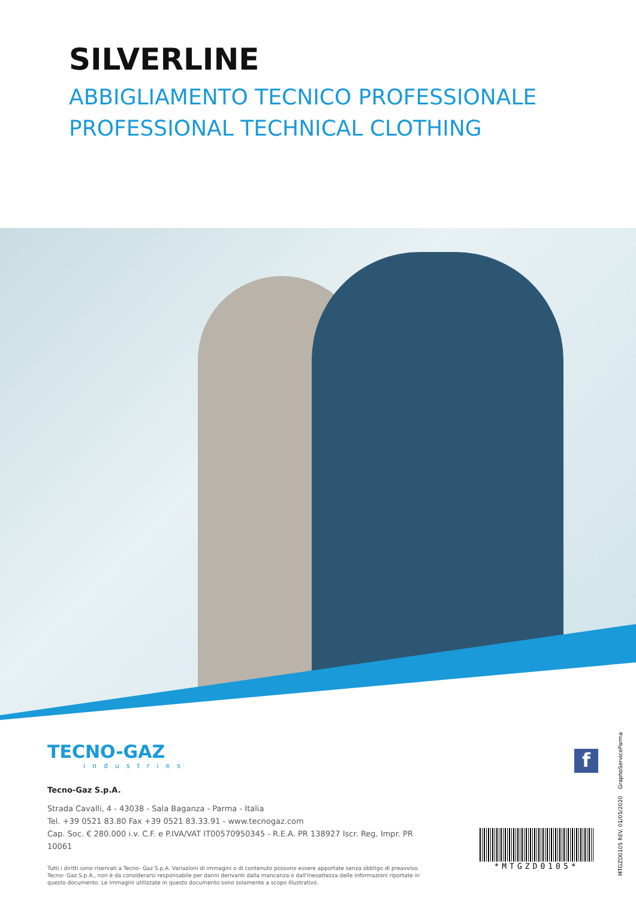SILVERLINE
ABBIGLIAMENTO TECNICO PROFESSIONALE
PROFESSIONAL TECHNICAL CLOTHING
TECNO-GAZ
industries
Tecno-Gaz S.p.A.
Strada Cavalli, 4 - 43038 - Sala Baganza - Parma - Italia
Tel. +39 0521 83.80 Fax +39 0521 83.33.91 - www.tecnogaz.com
Cap. Soc. € 280.000 i.v. C.F. e P.IVA/VAT IT00570950345 - R.E.A. PR 138927 Iscr. Reg. Impr. PR 10061
Tutti i diritti sono riservati a Tecno- Gaz S.p.A. Variazioni di immagini o di contenuto possono essere apportate senza obbligo di preavviso. Tecno- Gaz S.p.A., non è da considerarsi responsabile per danni derivanti dalla mancanza o dall'inesattezza delle informazioni riportate in questo documento. Le immagini utilizzate in questo documento sono solamente a scopo illustrativo.
f
*MTGZD0105*
MTGZD0105 REV. 01/05/2020 GraphoServiceParma